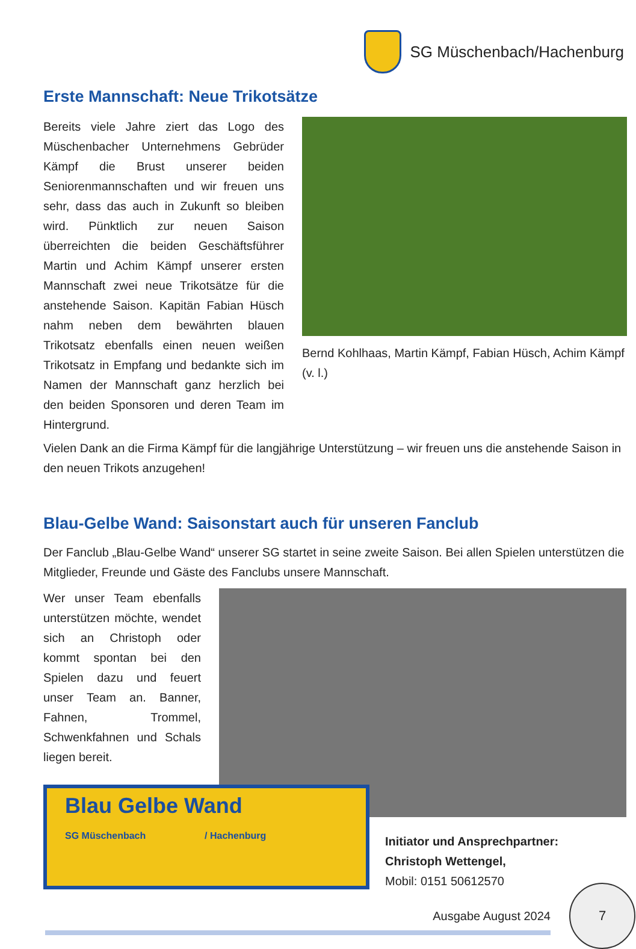SG Müschenbach/Hachenburg
Erste Mannschaft: Neue Trikotsätze
Bereits viele Jahre ziert das Logo des Müschenbacher Unternehmens Gebrüder Kämpf die Brust unserer beiden Seniorenmannschaften und wir freuen uns sehr, dass das auch in Zukunft so bleiben wird. Pünktlich zur neuen Saison überreichten die beiden Geschäftsführer Martin und Achim Kämpf unserer ersten Mannschaft zwei neue Trikotsätze für die anstehende Saison. Kapitän Fabian Hüsch nahm neben dem bewährten blauen Trikotsatz ebenfalls einen neuen weißen Trikotsatz in Empfang und bedankte sich im Namen der Mannschaft ganz herzlich bei den beiden Sponsoren und deren Team im Hintergrund.
Bernd Kohlhaas, Martin Kämpf, Fabian Hüsch, Achim Kämpf (v. l.)
Vielen Dank an die Firma Kämpf für die langjährige Unterstützung – wir freuen uns die anstehende Saison in den neuen Trikots anzugehen!
Blau-Gelbe Wand: Saisonstart auch für unseren Fanclub
Der Fanclub „Blau-Gelbe Wand“ unserer SG startet in seine zweite Saison. Bei allen Spielen unterstützen die Mitglieder, Freunde und Gäste des Fanclubs unsere Mannschaft.
Wer unser Team ebenfalls unterstützen möchte, wendet sich an Christoph oder kommt spontan bei den Spielen dazu und feuert unser Team an. Banner, Fahnen, Trommel, Schwenkfahnen und Schals liegen bereit.
Blau Gelbe Wand
SG Müschenbach / Hachenburg
Initiator und Ansprechpartner:
Christoph Wettengel,
Mobil: 0151 50612570
Ausgabe August 2024
7